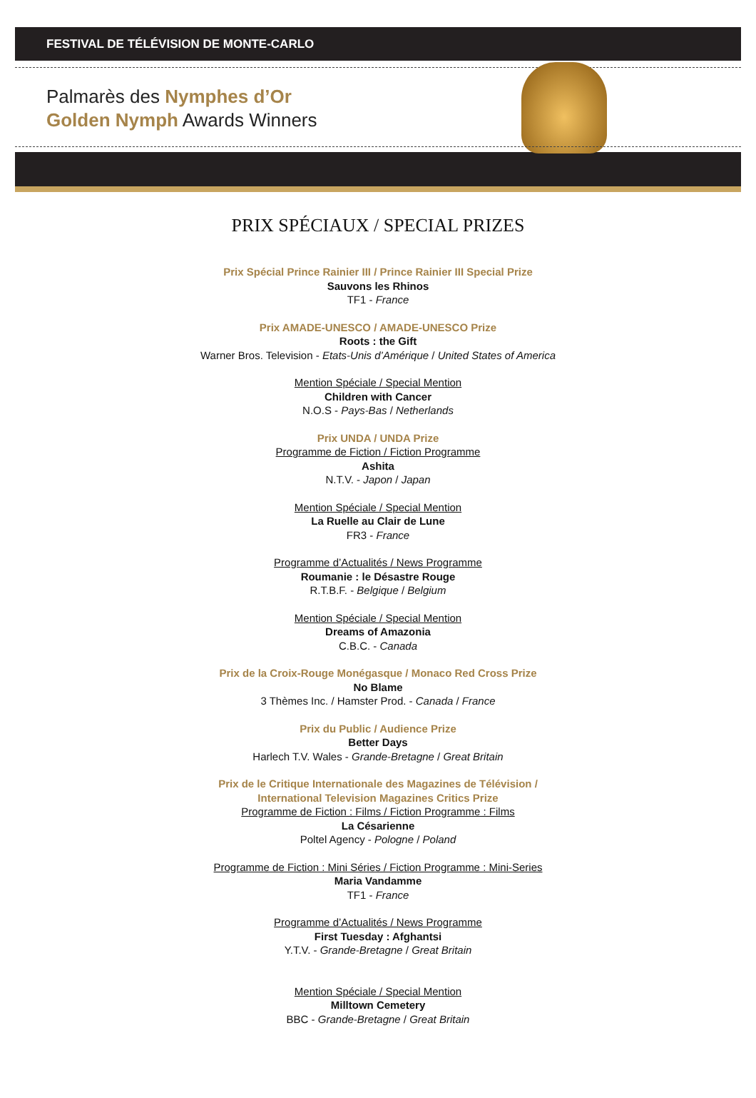FESTIVAL DE TÉLÉVISION DE MONTE-CARLO
Palmarès des Nymphes d’Or
Golden Nymph Awards Winners
PRIX SPÉCIAUX / SPECIAL PRIZES
Prix Spécial Prince Rainier III / Prince Rainier III Special Prize
Sauvons les Rhinos
TF1 - France
Prix AMADE-UNESCO / AMADE-UNESCO Prize
Roots : the Gift
Warner Bros. Television - Etats-Unis d’Amérique / United States of America
Mention Spéciale / Special Mention
Children with Cancer
N.O.S - Pays-Bas / Netherlands
Prix UNDA / UNDA Prize
Programme de Fiction / Fiction Programme
Ashita
N.T.V. - Japon / Japan
Mention Spéciale / Special Mention
La Ruelle au Clair de Lune
FR3 - France
Programme d’Actualités / News Programme
Roumanie : le Désastre Rouge
R.T.B.F. - Belgique / Belgium
Mention Spéciale / Special Mention
Dreams of Amazonia
C.B.C. - Canada
Prix de la Croix-Rouge Monégasque / Monaco Red Cross Prize
No Blame
3 Thèmes Inc. / Hamster Prod. - Canada / France
Prix du Public / Audience Prize
Better Days
Harlech T.V. Wales - Grande-Bretagne / Great Britain
Prix de le Critique Internationale des Magazines de Télévision /
International Television Magazines Critics Prize
Programme de Fiction : Films / Fiction Programme : Films
La Césarienne
Poltel Agency - Pologne / Poland
Programme de Fiction : Mini Séries / Fiction Programme : Mini-Series
Maria Vandamme
TF1 - France
Programme d’Actualités / News Programme
First Tuesday : Afghantsi
Y.T.V. - Grande-Bretagne / Great Britain
Mention Spéciale / Special Mention
Milltown Cemetery
BBC - Grande-Bretagne / Great Britain